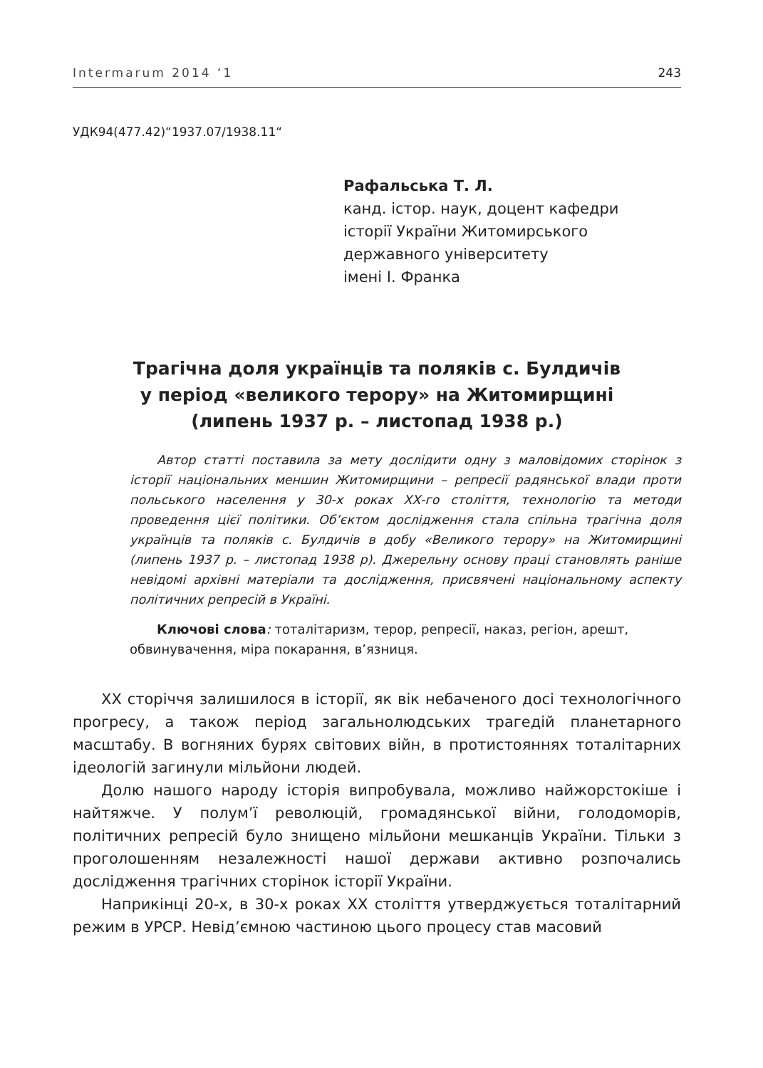Intermarum 2014 ‘1 243
УДК94(477.42)“1937.07/1938.11“
Рафальська Т. Л.
канд. істор. наук, доцент кафедри
історії України Житомирського
державного університету
імені І. Франка
Трагічна доля українців та поляків с. Булдичів
у період «великого терору» на Житомирщині
(липень 1937 р. – листопад 1938 р.)
Автор статті поставила за мету дослідити одну з маловідомих сторінок з історії національних меншин Житомирщини – репресії радянської влади проти польського населення у 30-х роках ХХ-го століття, технологію та методи проведення цієї політики. Об’єктом дослідження стала спільна трагічна доля українців та поляків с. Булдичів в добу «Великого терору» на Житомирщині (липень 1937 р. – листопад 1938 р). Джерельну основу праці становлять раніше невідомі архівні матеріали та дослідження, присвячені національному аспекту політичних репресій в Україні.
Ключові слова: тоталітаризм, терор, репресії, наказ, регіон, арешт, обвинувачення, міра покарання, в’язниця.
ХХ сторіччя залишилося в історії, як вік небаченого досі технологічного прогресу, а також період загальнолюдських трагедій планетарного масштабу. В вогняних бурях світових війн, в протистояннях тоталітарних ідеологій загинули мільйони людей.
Долю нашого народу історія випробувала, можливо найжорстокіше і найтяжче. У полум’ї революцій, громадянської війни, голодоморів, політичних репресій було знищено мільйони мешканців України. Тільки з проголошенням незалежності нашої держави активно розпочались дослідження трагічних сторінок історії України.
Наприкінці 20-х, в 30-х роках ХХ століття утверджується тоталітарний режим в УРСР. Невід’ємною частиною цього процесу став масовий